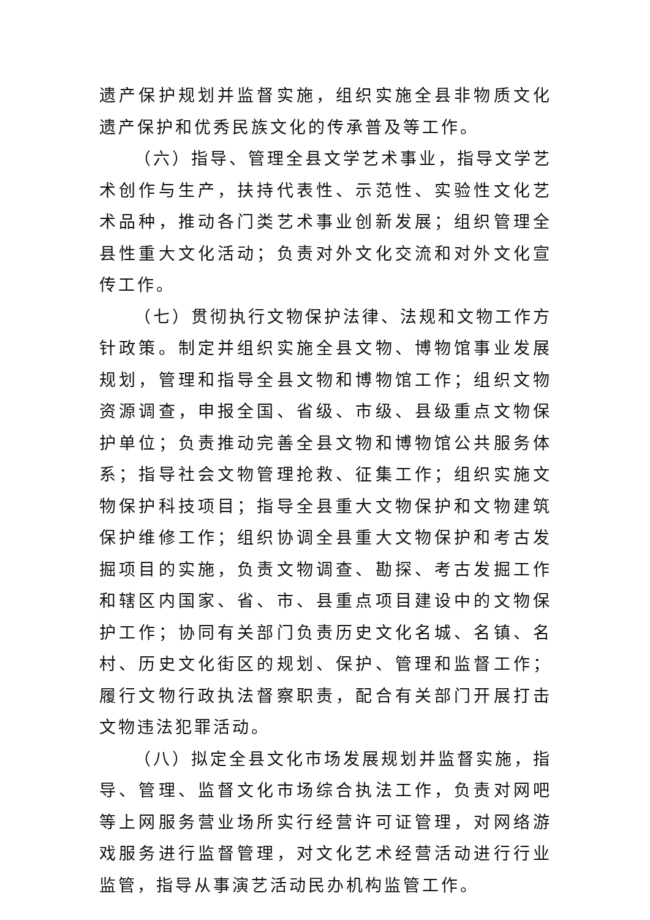遗产保护规划并监督实施，组织实施全县非物质文化遗产保护和优秀民族文化的传承普及等工作。
（六）指导、管理全县文学艺术事业，指导文学艺术创作与生产，扶持代表性、示范性、实验性文化艺术品种，推动各门类艺术事业创新发展；组织管理全县性重大文化活动；负责对外文化交流和对外文化宣传工作。
（七）贯彻执行文物保护法律、法规和文物工作方针政策。制定并组织实施全县文物、博物馆事业发展规划，管理和指导全县文物和博物馆工作；组织文物资源调查，申报全国、省级、市级、县级重点文物保护单位；负责推动完善全县文物和博物馆公共服务体系；指导社会文物管理抢救、征集工作；组织实施文物保护科技项目；指导全县重大文物保护和文物建筑保护维修工作；组织协调全县重大文物保护和考古发掘项目的实施，负责文物调查、勘探、考古发掘工作和辖区内国家、省、市、县重点项目建设中的文物保护工作；协同有关部门负责历史文化名城、名镇、名村、历史文化街区的规划、保护、管理和监督工作；履行文物行政执法督察职责，配合有关部门开展打击文物违法犯罪活动。
（八）拟定全县文化市场发展规划并监督实施，指导、管理、监督文化市场综合执法工作，负责对网吧等上网服务营业场所实行经营许可证管理，对网络游戏服务进行监督管理，对文化艺术经营活动进行行业监管，指导从事演艺活动民办机构监管工作。